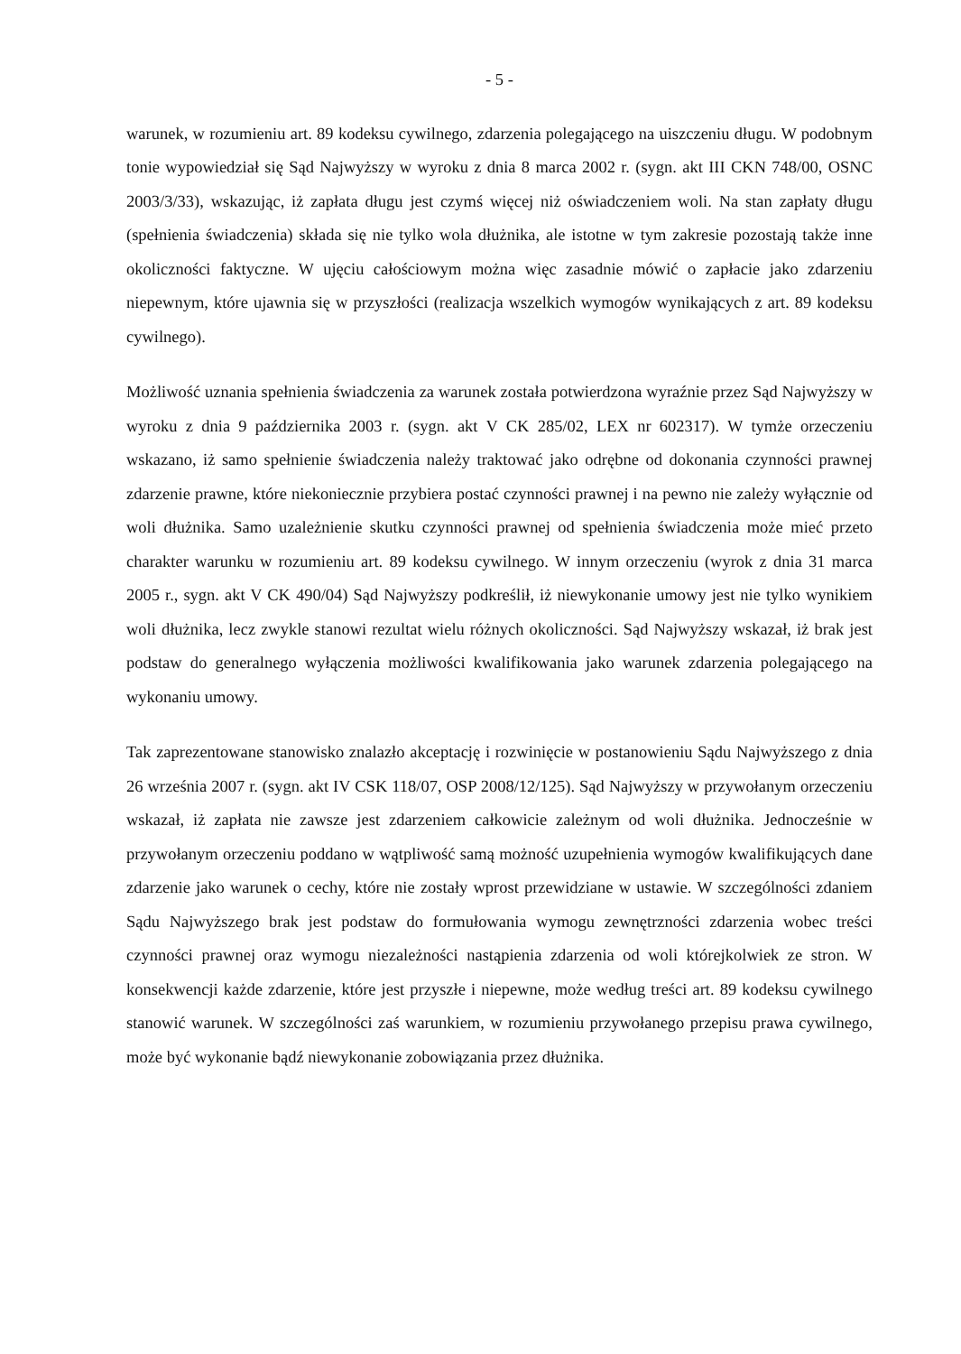- 5 -
warunek, w rozumieniu art. 89 kodeksu cywilnego, zdarzenia polegającego na uiszczeniu długu. W podobnym tonie wypowiedział się Sąd Najwyższy w wyroku z dnia 8 marca 2002 r. (sygn. akt III CKN 748/00, OSNC 2003/3/33), wskazując, iż zapłata długu jest czymś więcej niż oświadczeniem woli. Na stan zapłaty długu (spełnienia świadczenia) składa się nie tylko wola dłużnika, ale istotne w tym zakresie pozostają także inne okoliczności faktyczne. W ujęciu całościowym można więc zasadnie mówić o zapłacie jako zdarzeniu niepewnym, które ujawnia się w przyszłości (realizacja wszelkich wymogów wynikających z art. 89 kodeksu cywilnego).
Możliwość uznania spełnienia świadczenia za warunek została potwierdzona wyraźnie przez Sąd Najwyższy w wyroku z dnia 9 października 2003 r. (sygn. akt V CK 285/02, LEX nr 602317). W tymże orzeczeniu wskazano, iż samo spełnienie świadczenia należy traktować jako odrębne od dokonania czynności prawnej zdarzenie prawne, które niekoniecznie przybiera postać czynności prawnej i na pewno nie zależy wyłącznie od woli dłużnika. Samo uzależnienie skutku czynności prawnej od spełnienia świadczenia może mieć przeto charakter warunku w rozumieniu art. 89 kodeksu cywilnego. W innym orzeczeniu (wyrok z dnia 31 marca 2005 r., sygn. akt V CK 490/04) Sąd Najwyższy podkreślił, iż niewykonanie umowy jest nie tylko wynikiem woli dłużnika, lecz zwykle stanowi rezultat wielu różnych okoliczności. Sąd Najwyższy wskazał, iż brak jest podstaw do generalnego wyłączenia możliwości kwalifikowania jako warunek zdarzenia polegającego na wykonaniu umowy.
Tak zaprezentowane stanowisko znalazło akceptację i rozwinięcie w postanowieniu Sądu Najwyższego z dnia 26 września 2007 r. (sygn. akt IV CSK 118/07, OSP 2008/12/125). Sąd Najwyższy w przywołanym orzeczeniu wskazał, iż zapłata nie zawsze jest zdarzeniem całkowicie zależnym od woli dłużnika. Jednocześnie w przywołanym orzeczeniu poddano w wątpliwość samą możność uzupełnienia wymogów kwalifikujących dane zdarzenie jako warunek o cechy, które nie zostały wprost przewidziane w ustawie. W szczególności zdaniem Sądu Najwyższego brak jest podstaw do formułowania wymogu zewnętrzności zdarzenia wobec treści czynności prawnej oraz wymogu niezależności nastąpienia zdarzenia od woli którejkolwiek ze stron. W konsekwencji każde zdarzenie, które jest przyszłe i niepewne, może według treści art. 89 kodeksu cywilnego stanowić warunek. W szczególności zaś warunkiem, w rozumieniu przywołanego przepisu prawa cywilnego, może być wykonanie bądź niewykonanie zobowiązania przez dłużnika.